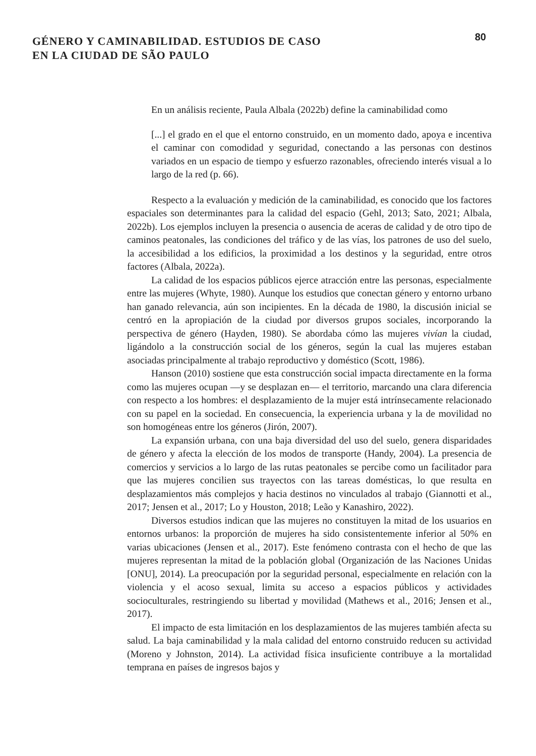GÉNERO Y CAMINABILIDAD. ESTUDIOS DE CASO
EN LA CIUDAD DE SÃO PAULO
80
En un análisis reciente, Paula Albala (2022b) define la caminabilidad como
[...] el grado en el que el entorno construido, en un momento dado, apoya e incentiva el caminar con comodidad y seguridad, conectando a las personas con destinos variados en un espacio de tiempo y esfuerzo razonables, ofreciendo interés visual a lo largo de la red (p. 66).
Respecto a la evaluación y medición de la caminabilidad, es conocido que los factores espaciales son determinantes para la calidad del espacio (Gehl, 2013; Sato, 2021; Albala, 2022b). Los ejemplos incluyen la presencia o ausencia de aceras de calidad y de otro tipo de caminos peatonales, las condiciones del tráfico y de las vías, los patrones de uso del suelo, la accesibilidad a los edificios, la proximidad a los destinos y la seguridad, entre otros factores (Albala, 2022a).
La calidad de los espacios públicos ejerce atracción entre las personas, especialmente entre las mujeres (Whyte, 1980). Aunque los estudios que conectan género y entorno urbano han ganado relevancia, aún son incipientes. En la década de 1980, la discusión inicial se centró en la apropiación de la ciudad por diversos grupos sociales, incorporando la perspectiva de género (Hayden, 1980). Se abordaba cómo las mujeres vivían la ciudad, ligándolo a la construcción social de los géneros, según la cual las mujeres estaban asociadas principalmente al trabajo reproductivo y doméstico (Scott, 1986).
Hanson (2010) sostiene que esta construcción social impacta directamente en la forma como las mujeres ocupan —y se desplazan en— el territorio, marcando una clara diferencia con respecto a los hombres: el desplazamiento de la mujer está intrínsecamente relacionado con su papel en la sociedad. En consecuencia, la experiencia urbana y la de movilidad no son homogéneas entre los géneros (Jirón, 2007).
La expansión urbana, con una baja diversidad del uso del suelo, genera disparidades de género y afecta la elección de los modos de transporte (Handy, 2004). La presencia de comercios y servicios a lo largo de las rutas peatonales se percibe como un facilitador para que las mujeres concilien sus trayectos con las tareas domésticas, lo que resulta en desplazamientos más complejos y hacia destinos no vinculados al trabajo (Giannotti et al., 2017; Jensen et al., 2017; Lo y Houston, 2018; Leão y Kanashiro, 2022).
Diversos estudios indican que las mujeres no constituyen la mitad de los usuarios en entornos urbanos: la proporción de mujeres ha sido consistentemente inferior al 50% en varias ubicaciones (Jensen et al., 2017). Este fenómeno contrasta con el hecho de que las mujeres representan la mitad de la población global (Organización de las Naciones Unidas [ONU], 2014). La preocupación por la seguridad personal, especialmente en relación con la violencia y el acoso sexual, limita su acceso a espacios públicos y actividades socioculturales, restringiendo su libertad y movilidad (Mathews et al., 2016; Jensen et al., 2017).
El impacto de esta limitación en los desplazamientos de las mujeres también afecta su salud. La baja caminabilidad y la mala calidad del entorno construido reducen su actividad (Moreno y Johnston, 2014). La actividad física insuficiente contribuye a la mortalidad temprana en países de ingresos bajos y